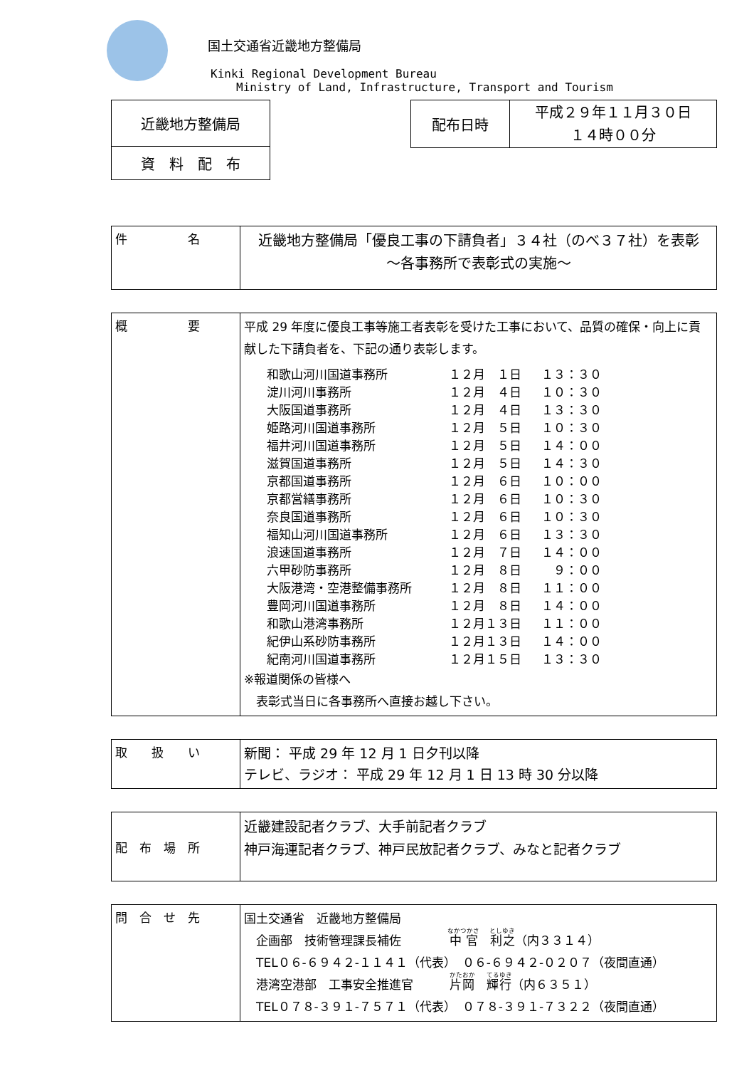国土交通省近畿地方整備局
Kinki Regional Development Bureau
Ministry of Land, Infrastructure, Transport and Tourism
| 近畿地方整備局 |
| 資 料 配 布 |
| 配布日時 | 平成２９年１１月３０日 １４時００分 |
| 件 名 | 近畿地方整備局「優良工事の下請負者」３４社（のべ３７社）を表彰 ～各事務所で表彰式の実施～ |
| 概 要 | 平成 29 年度に優良工事等施工者表彰を受けた工事において、品質の確保・向上に貢献した下請負者を、下記の通り表彰します。 / 和歌山河川国道事務所 / １２月 １日 / １３：３０ / / 淀川河川事務所 / １２月 ４日 / １０：３０ / / 大阪国道事務所 / １２月 ４日 / １３：３０ / / 姫路河川国道事務所 / １２月 ５日 / １０：３０ / / 福井河川国道事務所 / １２月 ５日 / １４：００ / / 滋賀国道事務所 / １２月 ５日 / １４：３０ / / 京都国道事務所 / １２月 ６日 / １０：００ / / 京都営繕事務所 / １２月 ６日 / １０：３０ / / 奈良国道事務所 / １２月 ６日 / １０：３０ / / 福知山河川国道事務所 / １２月 ６日 / １３：３０ / / 浪速国道事務所 / １２月 ７日 / １４：００ / / 六甲砂防事務所 / １２月 ８日 / ９：００ / / 大阪港湾・空港整備事務所 / １２月 ８日 / １１：００ / / 豊岡河川国道事務所 / １２月 ８日 / １４：００ / / 和歌山港湾事務所 / １２月１３日 / １１：００ / / 紀伊山系砂防事務所 / １２月１３日 / １４：００ / / 紀南河川国道事務所 / １２月１５日 / １３：３０ / ※報道関係の皆様へ 表彰式当日に各事務所へ直接お越し下さい。 |
| 取 扱 い | 新聞： 平成 29 年 12 月 1 日夕刊以降 テレビ、ラジオ： 平成 29 年 12 月 1 日 13 時 30 分以降 |
| 配 布 場 所 | 近畿建設記者クラブ、大手前記者クラブ 神戸海運記者クラブ、神戸民放記者クラブ、みなと記者クラブ |
| 問 合 せ 先 | 国土交通省 近畿地方整備局 企画部 技術管理課長補佐 中官 利之 （内３３１４） TEL０６-６９４２-１１４１（代表） ０６-６９４２-０２０７（夜間直通） 港湾空港部 工事安全推進官 片岡 輝行 （内６３５１） TEL０７８-３９１-７５７１（代表） ０７８-３９１-７３２２（夜間直通） |